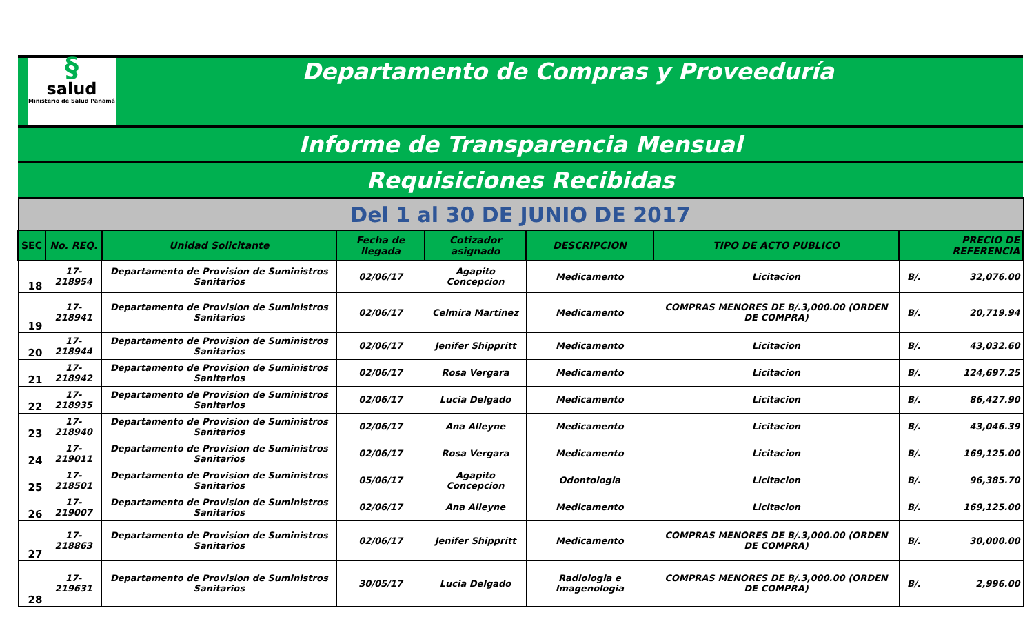| § salud Ministerio de Salud Panamá Departamento de Compras y Proveeduría | | | | | | | | |
| Informe de Transparencia Mensual | | | | | | | | |
| Requisiciones Recibidas | | | | | | | | |
| Del 1 al 30 DE JUNIO DE 2017 | | | | | | | | |
| SEC | No. REQ. | Unidad Solicitante | Fecha de llegada | Cotizador asignado | DESCRIPCION | TIPO DE ACTO PUBLICO | PRECIO DE REFERENCIA | |
| 18 | 17-218954 | Departamento de Provision de Suministros Sanitarios | 02/06/17 | Agapito Concepcion | Medicamento | Licitacion | B/. | 32,076.00 |
| 19 | 17-218941 | Departamento de Provision de Suministros Sanitarios | 02/06/17 | Celmira Martinez | Medicamento | COMPRAS MENORES DE B/.3,000.00 (ORDEN DE COMPRA) | B/. | 20,719.94 |
| 20 | 17-218944 | Departamento de Provision de Suministros Sanitarios | 02/06/17 | Jenifer Shippritt | Medicamento | Licitacion | B/. | 43,032.60 |
| 21 | 17-218942 | Departamento de Provision de Suministros Sanitarios | 02/06/17 | Rosa Vergara | Medicamento | Licitacion | B/. | 124,697.25 |
| 22 | 17-218935 | Departamento de Provision de Suministros Sanitarios | 02/06/17 | Lucia Delgado | Medicamento | Licitacion | B/. | 86,427.90 |
| 23 | 17-218940 | Departamento de Provision de Suministros Sanitarios | 02/06/17 | Ana Alleyne | Medicamento | Licitacion | B/. | 43,046.39 |
| 24 | 17-219011 | Departamento de Provision de Suministros Sanitarios | 02/06/17 | Rosa Vergara | Medicamento | Licitacion | B/. | 169,125.00 |
| 25 | 17-218501 | Departamento de Provision de Suministros Sanitarios | 05/06/17 | Agapito Concepcion | Odontologia | Licitacion | B/. | 96,385.70 |
| 26 | 17-219007 | Departamento de Provision de Suministros Sanitarios | 02/06/17 | Ana Alleyne | Medicamento | Licitacion | B/. | 169,125.00 |
| 27 | 17-218863 | Departamento de Provision de Suministros Sanitarios | 02/06/17 | Jenifer Shippritt | Medicamento | COMPRAS MENORES DE B/.3,000.00 (ORDEN DE COMPRA) | B/. | 30,000.00 |
| 28 | 17-219631 | Departamento de Provision de Suministros Sanitarios | 30/05/17 | Lucia Delgado | Radiologia e Imagenologia | COMPRAS MENORES DE B/.3,000.00 (ORDEN DE COMPRA) | B/. | 2,996.00 |